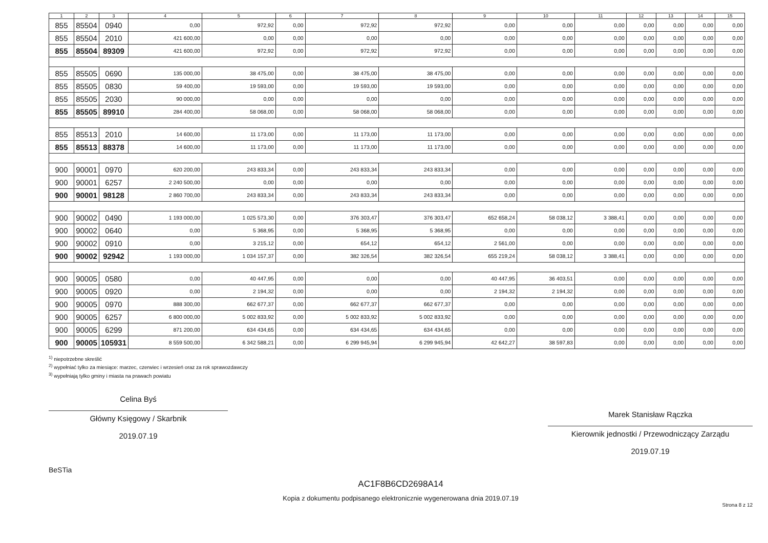| 1 | 2 | 3 | 4 | 5 | 6 | 7 | 8 | 9 | 10 | 11 | 12 | 13 | 14 | 15 |
| --- | --- | --- | --- | --- | --- | --- | --- | --- | --- | --- | --- | --- | --- | --- |
| 855 | 85504 | 0940 | 0,00 | 972,92 | 0,00 | 972,92 | 972,92 | 0,00 | 0,00 | 0,00 | 0,00 | 0,00 | 0,00 | 0,00 |
| 855 | 85504 | 2010 | 421 600,00 | 0,00 | 0,00 | 0,00 | 0,00 | 0,00 | 0,00 | 0,00 | 0,00 | 0,00 | 0,00 | 0,00 |
| 855 | 85504 | 89309 | 421 600,00 | 972,92 | 0,00 | 972,92 | 972,92 | 0,00 | 0,00 | 0,00 | 0,00 | 0,00 | 0,00 | 0,00 |
| 855 | 85505 | 0690 | 135 000,00 | 38 475,00 | 0,00 | 38 475,00 | 38 475,00 | 0,00 | 0,00 | 0,00 | 0,00 | 0,00 | 0,00 | 0,00 |
| 855 | 85505 | 0830 | 59 400,00 | 19 593,00 | 0,00 | 19 593,00 | 19 593,00 | 0,00 | 0,00 | 0,00 | 0,00 | 0,00 | 0,00 | 0,00 |
| 855 | 85505 | 2030 | 90 000,00 | 0,00 | 0,00 | 0,00 | 0,00 | 0,00 | 0,00 | 0,00 | 0,00 | 0,00 | 0,00 | 0,00 |
| 855 | 85505 | 89910 | 284 400,00 | 58 068,00 | 0,00 | 58 068,00 | 58 068,00 | 0,00 | 0,00 | 0,00 | 0,00 | 0,00 | 0,00 | 0,00 |
| 855 | 85513 | 2010 | 14 600,00 | 11 173,00 | 0,00 | 11 173,00 | 11 173,00 | 0,00 | 0,00 | 0,00 | 0,00 | 0,00 | 0,00 | 0,00 |
| 855 | 85513 | 88378 | 14 600,00 | 11 173,00 | 0,00 | 11 173,00 | 11 173,00 | 0,00 | 0,00 | 0,00 | 0,00 | 0,00 | 0,00 | 0,00 |
| 900 | 90001 | 0970 | 620 200,00 | 243 833,34 | 0,00 | 243 833,34 | 243 833,34 | 0,00 | 0,00 | 0,00 | 0,00 | 0,00 | 0,00 | 0,00 |
| 900 | 90001 | 6257 | 2 240 500,00 | 0,00 | 0,00 | 0,00 | 0,00 | 0,00 | 0,00 | 0,00 | 0,00 | 0,00 | 0,00 | 0,00 |
| 900 | 90001 | 98128 | 2 860 700,00 | 243 833,34 | 0,00 | 243 833,34 | 243 833,34 | 0,00 | 0,00 | 0,00 | 0,00 | 0,00 | 0,00 | 0,00 |
| 900 | 90002 | 0490 | 1 193 000,00 | 1 025 573,30 | 0,00 | 376 303,47 | 376 303,47 | 652 658,24 | 58 038,12 | 3 388,41 | 0,00 | 0,00 | 0,00 | 0,00 |
| 900 | 90002 | 0640 | 0,00 | 5 368,95 | 0,00 | 5 368,95 | 5 368,95 | 0,00 | 0,00 | 0,00 | 0,00 | 0,00 | 0,00 | 0,00 |
| 900 | 90002 | 0910 | 0,00 | 3 215,12 | 0,00 | 654,12 | 654,12 | 2 561,00 | 0,00 | 0,00 | 0,00 | 0,00 | 0,00 | 0,00 |
| 900 | 90002 | 92942 | 1 193 000,00 | 1 034 157,37 | 0,00 | 382 326,54 | 382 326,54 | 655 219,24 | 58 038,12 | 3 388,41 | 0,00 | 0,00 | 0,00 | 0,00 |
| 900 | 90005 | 0580 | 0,00 | 40 447,95 | 0,00 | 0,00 | 0,00 | 40 447,95 | 36 403,51 | 0,00 | 0,00 | 0,00 | 0,00 | 0,00 |
| 900 | 90005 | 0920 | 0,00 | 2 194,32 | 0,00 | 0,00 | 0,00 | 2 194,32 | 2 194,32 | 0,00 | 0,00 | 0,00 | 0,00 | 0,00 |
| 900 | 90005 | 0970 | 888 300,00 | 662 677,37 | 0,00 | 662 677,37 | 662 677,37 | 0,00 | 0,00 | 0,00 | 0,00 | 0,00 | 0,00 | 0,00 |
| 900 | 90005 | 6257 | 6 800 000,00 | 5 002 833,92 | 0,00 | 5 002 833,92 | 5 002 833,92 | 0,00 | 0,00 | 0,00 | 0,00 | 0,00 | 0,00 | 0,00 |
| 900 | 90005 | 6299 | 871 200,00 | 634 434,65 | 0,00 | 634 434,65 | 634 434,65 | 0,00 | 0,00 | 0,00 | 0,00 | 0,00 | 0,00 | 0,00 |
| 900 | 90005 | 105931 | 8 559 500,00 | 6 342 588,21 | 0,00 | 6 299 945,94 | 6 299 945,94 | 42 642,27 | 38 597,83 | 0,00 | 0,00 | 0,00 | 0,00 | 0,00 |
<sup>1)</sup> niepotrzebne skreślić
<sup>2)</sup> wypełniać tylko za miesiące: marzec, czerwiec i wrzesień oraz za rok sprawozdawczy
<sup>3)</sup> wypełniają tylko gminy i miasta na prawach powiatu
Celina Byś
Główny Księgowy / Skarbnik
2019.07.19
Marek Stanisław Rączka
Kierownik jednostki / Przewodniczący Zarządu
2019.07.19
BeSTia
AC1F8B6CD2698A14
Kopia z dokumentu podpisanego elektronicznie wygenerowana dnia 2019.07.19
Strona 8 z 12